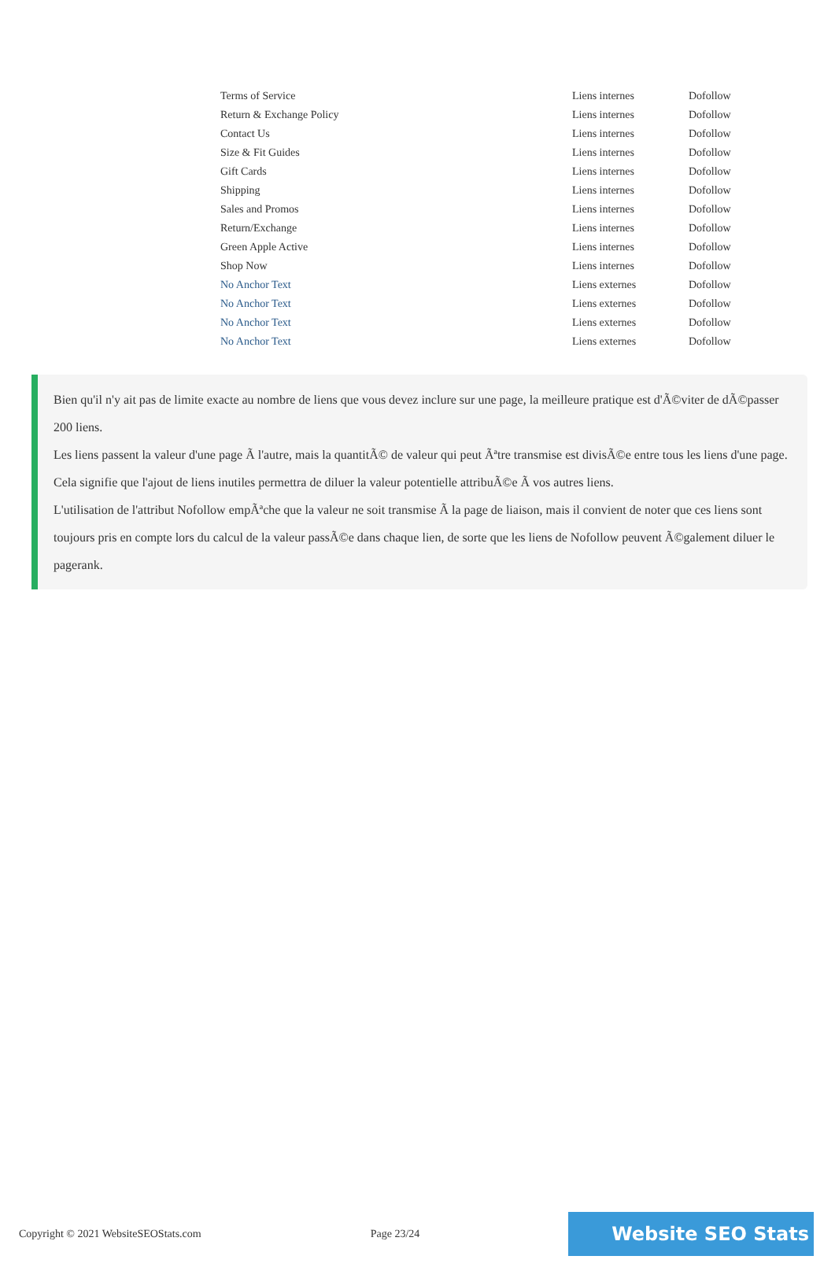| Terms of Service | Liens internes | Dofollow |
| Return & Exchange Policy | Liens internes | Dofollow |
| Contact Us | Liens internes | Dofollow |
| Size & Fit Guides | Liens internes | Dofollow |
| Gift Cards | Liens internes | Dofollow |
| Shipping | Liens internes | Dofollow |
| Sales and Promos | Liens internes | Dofollow |
| Return/Exchange | Liens internes | Dofollow |
| Green Apple Active | Liens internes | Dofollow |
| Shop Now | Liens internes | Dofollow |
| No Anchor Text | Liens externes | Dofollow |
| No Anchor Text | Liens externes | Dofollow |
| No Anchor Text | Liens externes | Dofollow |
| No Anchor Text | Liens externes | Dofollow |
Bien qu'il n'y ait pas de limite exacte au nombre de liens que vous devez inclure sur une page, la meilleure pratique est d'Ã©viter de dÃ©passer 200 liens.
Les liens passent la valeur d'une page Ã l'autre, mais la quantitÃ© de valeur qui peut Ãªtre transmise est divisÃ©e entre tous les liens d'une page. Cela signifie que l'ajout de liens inutiles permettra de diluer la valeur potentielle attribuÃ©e Ã vos autres liens.
L'utilisation de l'attribut Nofollow empÃªche que la valeur ne soit transmise Ã la page de liaison, mais il convient de noter que ces liens sont toujours pris en compte lors du calcul de la valeur passÃ©e dans chaque lien, de sorte que les liens de Nofollow peuvent Ã©galement diluer le pagerank.
Copyright © 2021 WebsiteSEOStats.com Page 23/24 Website SEO Stats